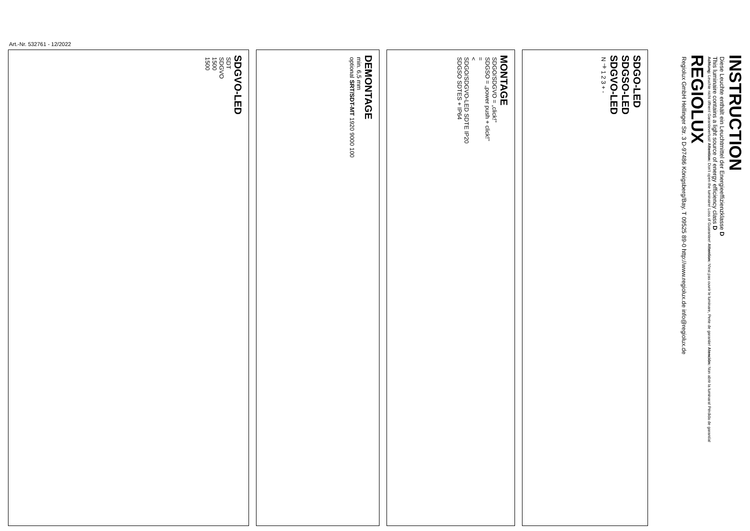Art.-Nr. 532761 - 12/2022
SDGVO-LED
SDT
SDGVO
1500
1500
DEMONTAGE
min. 6,5 mm
optional SRT/SDT-MT 1920 9000 100
MONTAGE
SDGO/SDGVO = „click!"
SDGSO = „power push + click!"
=
<
SDGO/SDGVO-LED SDTE IP20
SDGSO SDTES + IP64
SDGO-LED
SDGSO-LED
SDGVO-LED
N ⏚ 1 2 3 + -
INSTRUCTION
Diese Leuchte enthält ein Leuchtmittel der Energieeffizienzklasse D
This luminaire contains a light source of energy efficiency class D
Achtung: Leuchte nicht öffnen! Garantieverlust! Attention: Don't open the luminaire! Loss of Guarantee! Attention: N'est pas ouvrir le luminare, Perte de garantie! Atención: Non abrir la luminara! Pérdida de garantía!
REGIOLUX
Regiolux GmbH Hellinger Str. 3 D-97486 Königsberg/Bay. T 09525 89-0 http://www.regiolux.de info@regiolux.de